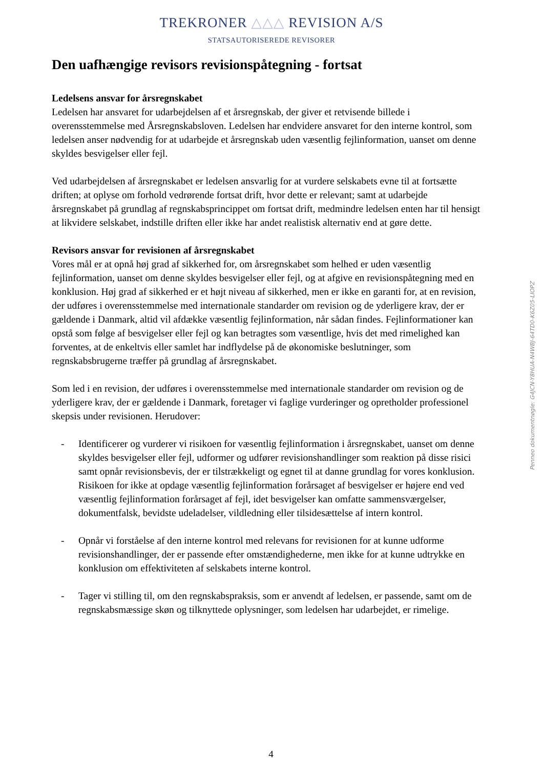TREKRONER △△△ REVISION A/S
STATSAUTORISEREDE REVISORER
Den uafhængige revisors revisionspåtegning - fortsat
Ledelsens ansvar for årsregnskabet
Ledelsen har ansvaret for udarbejdelsen af et årsregnskab, der giver et retvisende billede i overensstemmelse med Årsregnskabsloven. Ledelsen har endvidere ansvaret for den interne kontrol, som ledelsen anser nødvendig for at udarbejde et årsregnskab uden væsentlig fejlinformation, uanset om denne skyldes besvigelser eller fejl.
Ved udarbejdelsen af årsregnskabet er ledelsen ansvarlig for at vurdere selskabets evne til at fortsætte driften; at oplyse om forhold vedrørende fortsat drift, hvor dette er relevant; samt at udarbejde årsregnskabet på grundlag af regnskabsprincippet om fortsat drift, medmindre ledelsen enten har til hensigt at likvidere selskabet, indstille driften eller ikke har andet realistisk alternativ end at gøre dette.
Revisors ansvar for revisionen af årsregnskabet
Vores mål er at opnå høj grad af sikkerhed for, om årsregnskabet som helhed er uden væsentlig fejlinformation, uanset om denne skyldes besvigelser eller fejl, og at afgive en revisionspåtegning med en konklusion. Høj grad af sikkerhed er et højt niveau af sikkerhed, men er ikke en garanti for, at en revision, der udføres i overensstemmelse med internationale standarder om revision og de yderligere krav, der er gældende i Danmark, altid vil afdække væsentlig fejlinformation, når sådan findes. Fejlinformationer kan opstå som følge af besvigelser eller fejl og kan betragtes som væsentlige, hvis det med rimelighed kan forventes, at de enkeltvis eller samlet har indflydelse på de økonomiske beslutninger, som regnskabsbrugerne træffer på grundlag af årsregnskabet.
Som led i en revision, der udføres i overensstemmelse med internationale standarder om revision og de yderligere krav, der er gældende i Danmark, foretager vi faglige vurderinger og opretholder professionel skepsis under revisionen. Herudover:
- Identificerer og vurderer vi risikoen for væsentlig fejlinformation i årsregnskabet, uanset om denne skyldes besvigelser eller fejl, udformer og udfører revisionshandlinger som reaktion på disse risici samt opnår revisionsbevis, der er tilstrækkeligt og egnet til at danne grundlag for vores konklusion. Risikoen for ikke at opdage væsentlig fejlinformation forårsaget af besvigelser er højere end ved væsentlig fejlinformation forårsaget af fejl, idet besvigelser kan omfatte sammensværgelser, dokumentfalsk, bevidste udeladelser, vildledning eller tilsidesættelse af intern kontrol.
- Opnår vi forståelse af den interne kontrol med relevans for revisionen for at kunne udforme revisionshandlinger, der er passende efter omstændighederne, men ikke for at kunne udtrykke en konklusion om effektiviteten af selskabets interne kontrol.
- Tager vi stilling til, om den regnskabspraksis, som er anvendt af ledelsen, er passende, samt om de regnskabsmæssige skøn og tilknyttede oplysninger, som ledelsen har udarbejdet, er rimelige.
Penneo dokumentnøgle: G4JCN-Y8HUA-N4WBJ-64TD0-K6Z05-LIOPZ
4